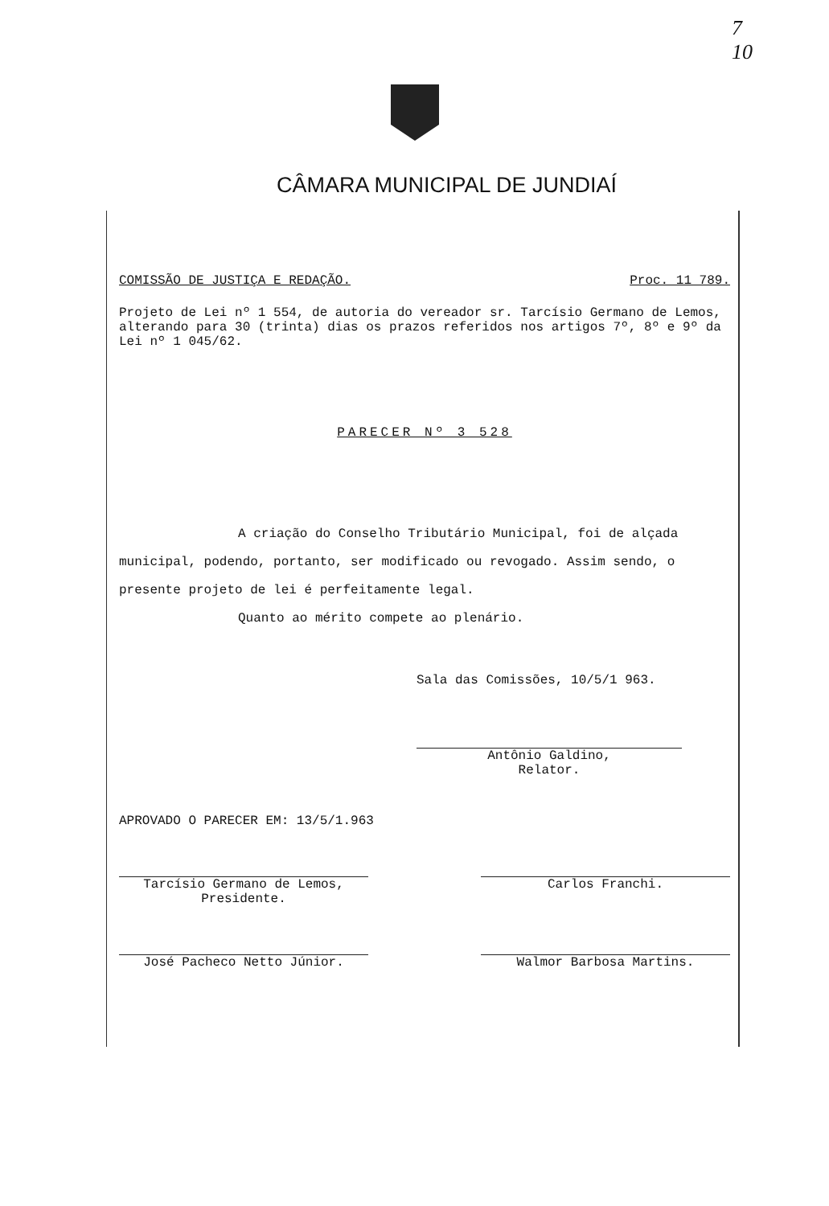7
10
CÂMARA MUNICIPAL DE JUNDIAÍ
COMISSÃO DE JUSTIÇA E REDAÇÃO. Proc. 11 789.
Projeto de Lei nº 1 554, de autoria do vereador sr. Tarcísio Germano de Lemos, alterando para 30 (trinta) dias os prazos referidos nos artigos 7º, 8º e 9º da Lei nº 1 045/62.
PARECER Nº 3 528
A criação do Conselho Tributário Municipal, foi de alçada municipal, podendo, portanto, ser modificado ou revogado. Assim sendo, o presente projeto de lei é perfeitamente legal.
Quanto ao mérito compete ao plenário.
Sala das Comissões, 10/5/1 963.
Antônio Galdino,
Relator.
APROVADO O PARECER EM: 13/5/1.963
Tarcísio Germano de Lemos,
Presidente.
Carlos Franchi.
José Pacheco Netto Júnior. Walmor Barbosa Martins.